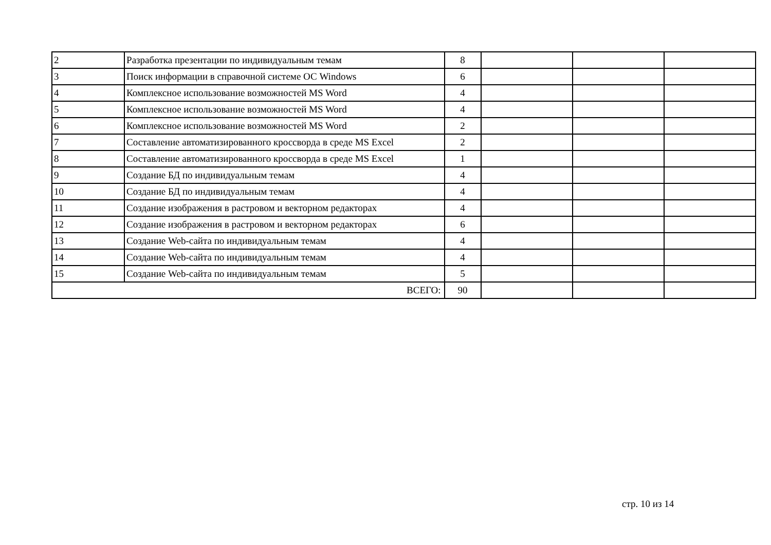| 2 | Разработка презентации по индивидуальным темам | 8 | | | |
| 3 | Поиск информации в справочной системе ОС Windows | 6 | | | |
| 4 | Комплексное использование возможностей MS Word | 4 | | | |
| 5 | Комплексное использование возможностей MS Word | 4 | | | |
| 6 | Комплексное использование возможностей MS Word | 2 | | | |
| 7 | Составление автоматизированного кроссворда в среде MS Excel | 2 | | | |
| 8 | Составление автоматизированного кроссворда в среде MS Excel | 1 | | | |
| 9 | Создание БД по индивидуальным темам | 4 | | | |
| 10 | Создание БД по индивидуальным темам | 4 | | | |
| 11 | Создание изображения в растровом и векторном редакторах | 4 | | | |
| 12 | Создание изображения в растровом и векторном редакторах | 6 | | | |
| 13 | Создание Web-сайта по индивидуальным темам | 4 | | | |
| 14 | Создание Web-сайта по индивидуальным темам | 4 | | | |
| 15 | Создание Web-сайта по индивидуальным темам | 5 | | | |
| ВСЕГО: | | 90 | | | |
стр. 10 из 14